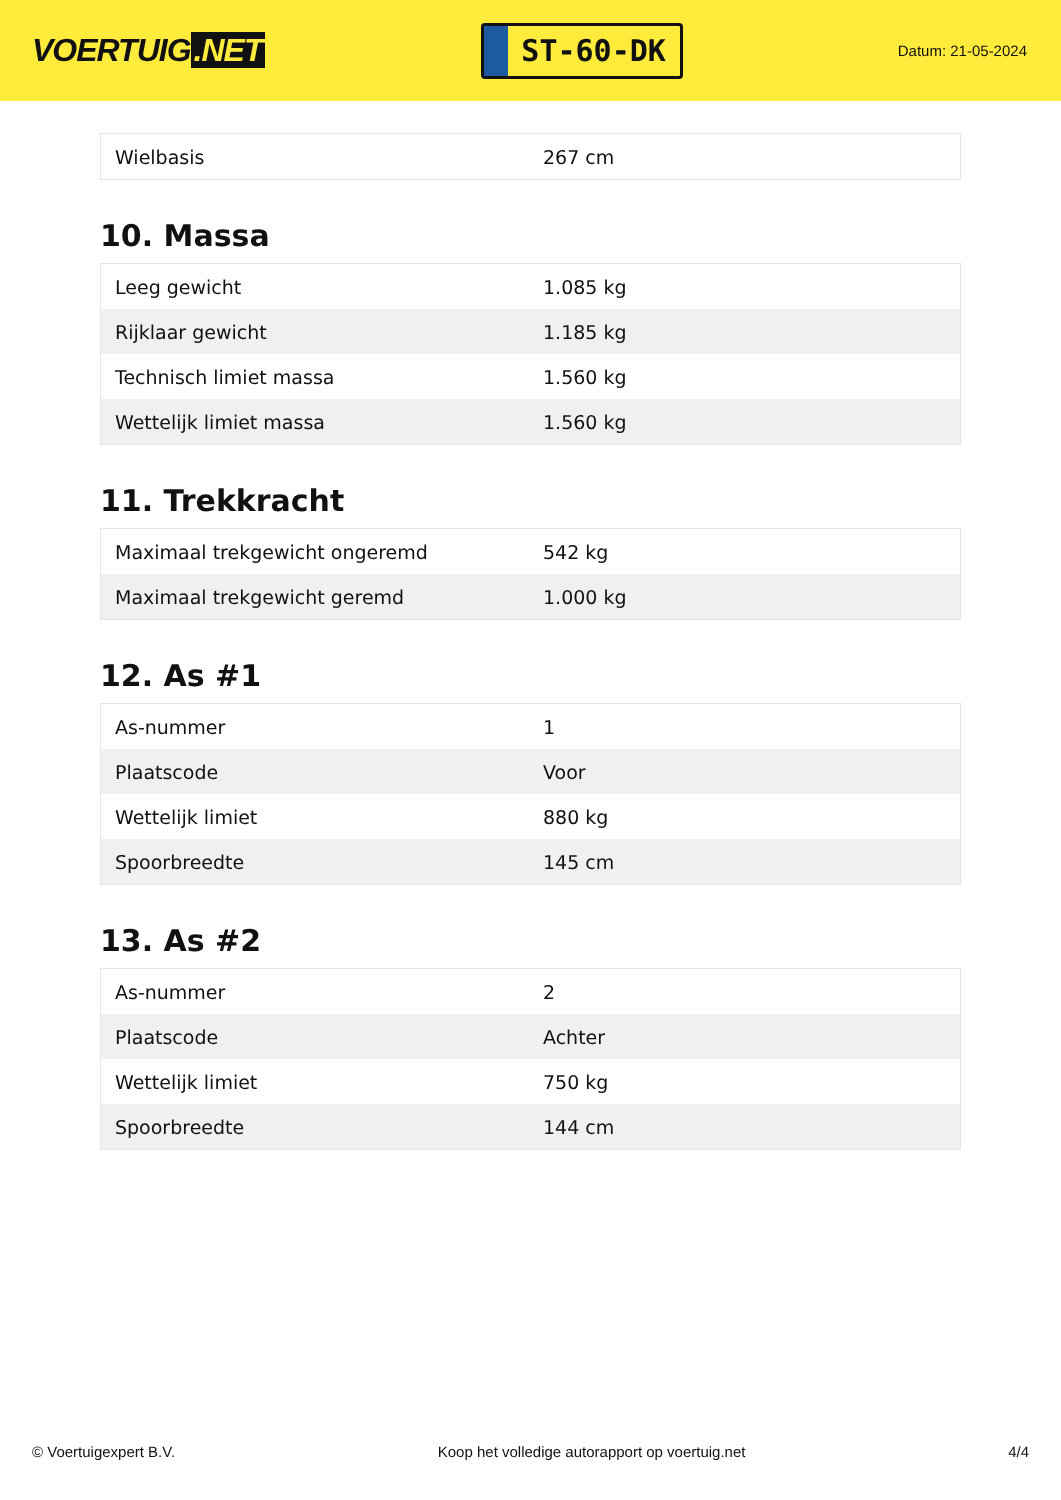VOERTUIG.NET
ST-60-DK
Datum: 21-05-2024
| Wielbasis | 267 cm |
10. Massa
| Leeg gewicht | 1.085 kg |
| Rijklaar gewicht | 1.185 kg |
| Technisch limiet massa | 1.560 kg |
| Wettelijk limiet massa | 1.560 kg |
11. Trekkracht
| Maximaal trekgewicht ongeremd | 542 kg |
| Maximaal trekgewicht geremd | 1.000 kg |
12. As #1
| As-nummer | 1 |
| Plaatscode | Voor |
| Wettelijk limiet | 880 kg |
| Spoorbreedte | 145 cm |
13. As #2
| As-nummer | 2 |
| Plaatscode | Achter |
| Wettelijk limiet | 750 kg |
| Spoorbreedte | 144 cm |
© Voertuigexpert B.V. Koop het volledige autorapport op voertuig.net 4/4